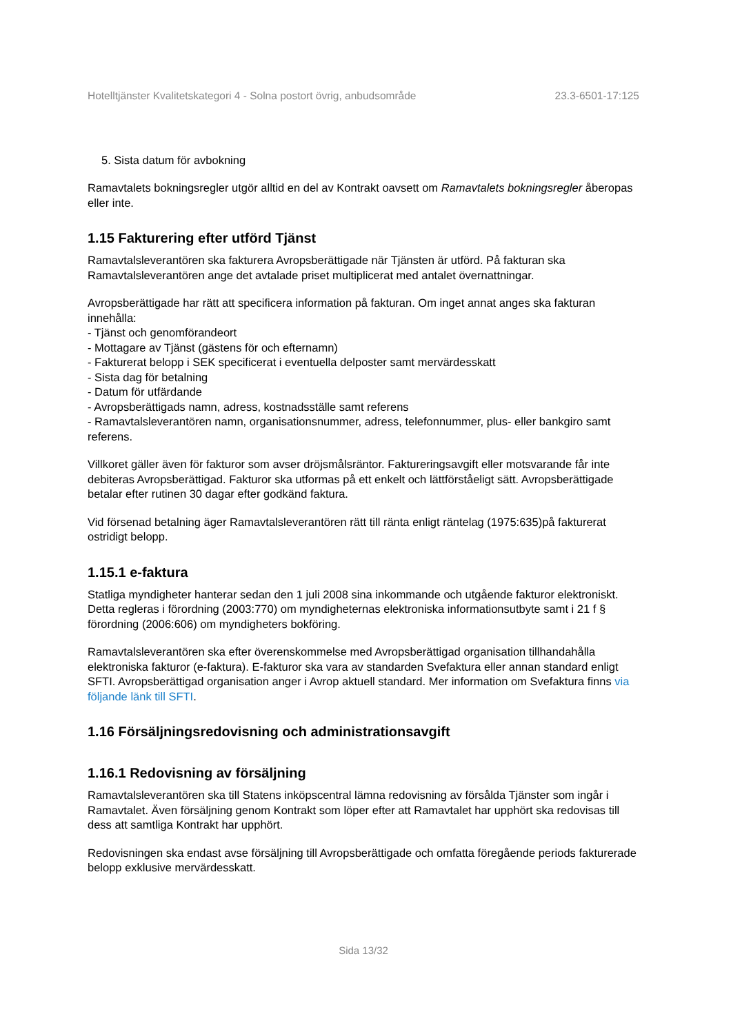Hotelltjänster Kvalitetskategori 4 - Solna postort övrig, anbudsområde 23.3-6501-17:125
5. Sista datum för avbokning
Ramavtalets bokningsregler utgör alltid en del av Kontrakt oavsett om Ramavtalets bokningsregler åberopas eller inte.
1.15 Fakturering efter utförd Tjänst
Ramavtalsleverantören ska fakturera Avropsberättigade när Tjänsten är utförd. På fakturan ska Ramavtalsleverantören ange det avtalade priset multiplicerat med antalet övernattningar.
Avropsberättigade har rätt att specificera information på fakturan. Om inget annat anges ska fakturan innehålla:
- Tjänst och genomförandeort
- Mottagare av Tjänst (gästens för och efternamn)
- Fakturerat belopp i SEK specificerat i eventuella delposter samt mervärdesskatt
- Sista dag för betalning
- Datum för utfärdande
- Avropsberättigads namn, adress, kostnadsställe samt referens
- Ramavtalsleverantören namn, organisationsnummer, adress, telefonnummer, plus- eller bankgiro samt referens.
Villkoret gäller även för fakturor som avser dröjsmålsräntor. Faktureringsavgift eller motsvarande får inte debiteras Avropsberättigad. Fakturor ska utformas på ett enkelt och lättförståeligt sätt. Avropsberättigade betalar efter rutinen 30 dagar efter godkänd faktura.
Vid försenad betalning äger Ramavtalsleverantören rätt till ränta enligt räntelag (1975:635)på fakturerat ostridigt belopp.
1.15.1 e-faktura
Statliga myndigheter hanterar sedan den 1 juli 2008 sina inkommande och utgående fakturor elektroniskt. Detta regleras i förordning (2003:770) om myndigheternas elektroniska informationsutbyte samt i 21 f § förordning (2006:606) om myndigheters bokföring.
Ramavtalsleverantören ska efter överenskommelse med Avropsberättigad organisation tillhandahålla elektroniska fakturor (e-faktura). E-fakturor ska vara av standarden Svefaktura eller annan standard enligt SFTI. Avropsberättigad organisation anger i Avrop aktuell standard. Mer information om Svefaktura finns via följande länk till SFTI.
1.16 Försäljningsredovisning och administrationsavgift
1.16.1 Redovisning av försäljning
Ramavtalsleverantören ska till Statens inköpscentral lämna redovisning av försålda Tjänster som ingår i Ramavtalet. Även försäljning genom Kontrakt som löper efter att Ramavtalet har upphört ska redovisas till dess att samtliga Kontrakt har upphört.
Redovisningen ska endast avse försäljning till Avropsberättigade och omfatta föregående periods fakturerade belopp exklusive mervärdesskatt.
Sida 13/32